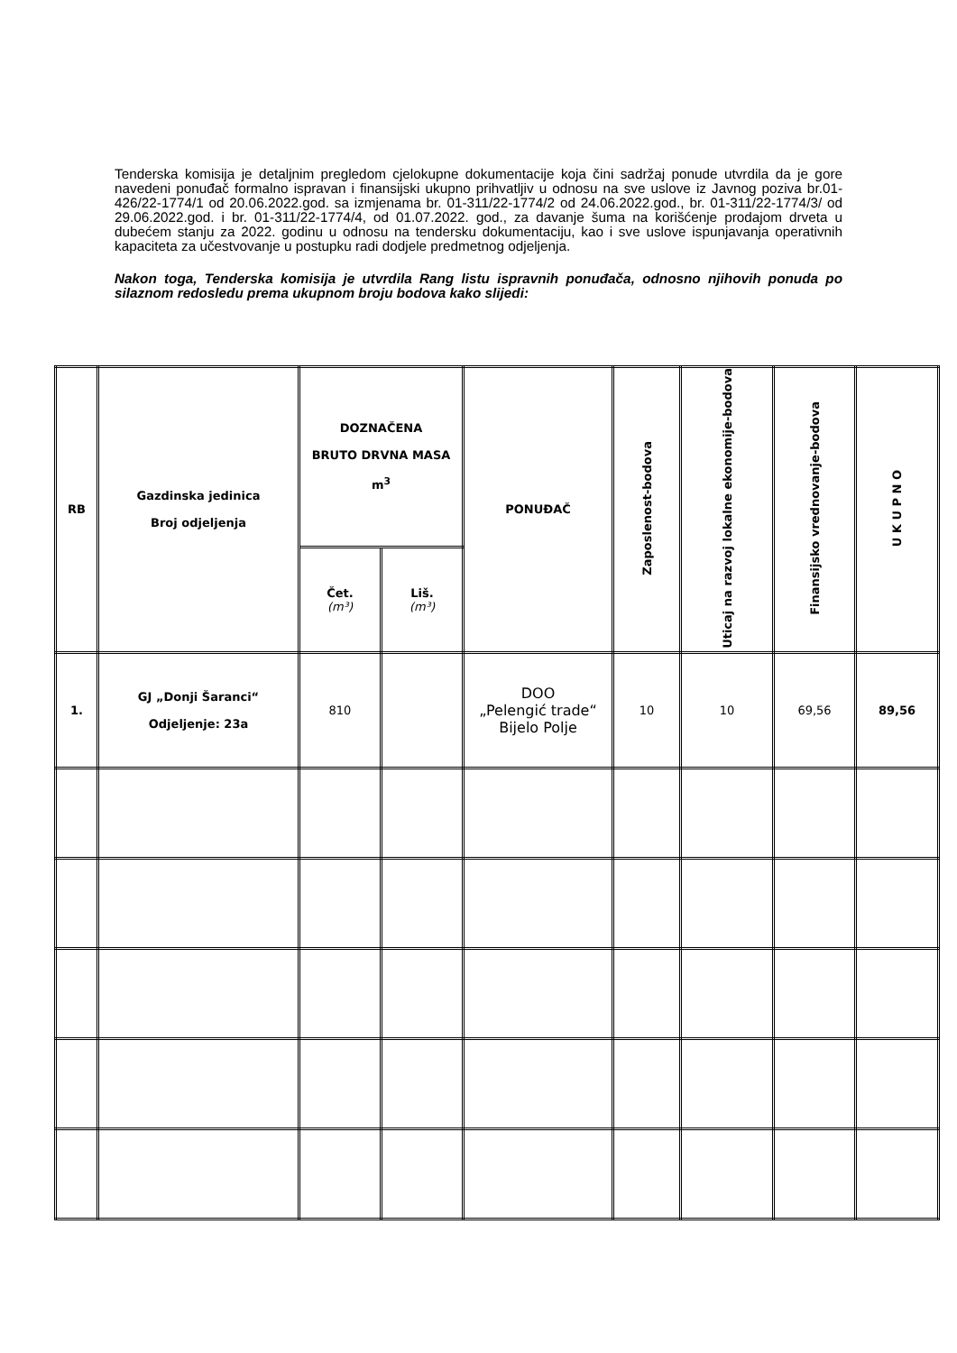Tenderska komisija je detaljnim pregledom cjelokupne dokumentacije koja čini sadržaj ponude utvrdila da je gore navedeni ponuđač formalno ispravan i finansijski ukupno prihvatljiv u odnosu na sve uslove iz Javnog poziva br.01-426/22-1774/1 od 20.06.2022.god. sa izmjenama br. 01-311/22-1774/2 od 24.06.2022.god., br. 01-311/22-1774/3/ od 29.06.2022.god. i br. 01-311/22-1774/4, od 01.07.2022. god., za davanje šuma na korišćenje prodajom drveta u dubećem stanju za 2022. godinu u odnosu na tendersku dokumentaciju, kao i sve uslove ispunjavanja operativnih kapaciteta za učestvovanje u postupku radi dodjele predmetnog odjeljenja.
Nakon toga, Tenderska komisija je utvrdila Rang listu ispravnih ponuđača, odnosno njihovih ponuda po silaznom redosledu prema ukupnom broju bodova kako slijedi:
| RB | Gazdinska jedinica Broj odjeljenja | DOZNAČENA BRUTO DRVNA MASA m<sup>3</sup> | | PONUĐAČ | Zaposlenost-bodova | Uticaj na razvoj lokalne ekonomije-bodova | Finansijsko vrednovanje-bodova | U K U P N O |
| --- | --- | --- | --- | --- | --- | --- | --- | --- |
| | | Čet. (m³) | Liš. (m³) | | | | | |
| 1. | GJ „Donji Šaranci“ Odjeljenje: 23a | 810 | | DOO „Pelengić trade“ Bijelo Polje | 10 | 10 | 69,56 | 89,56 |